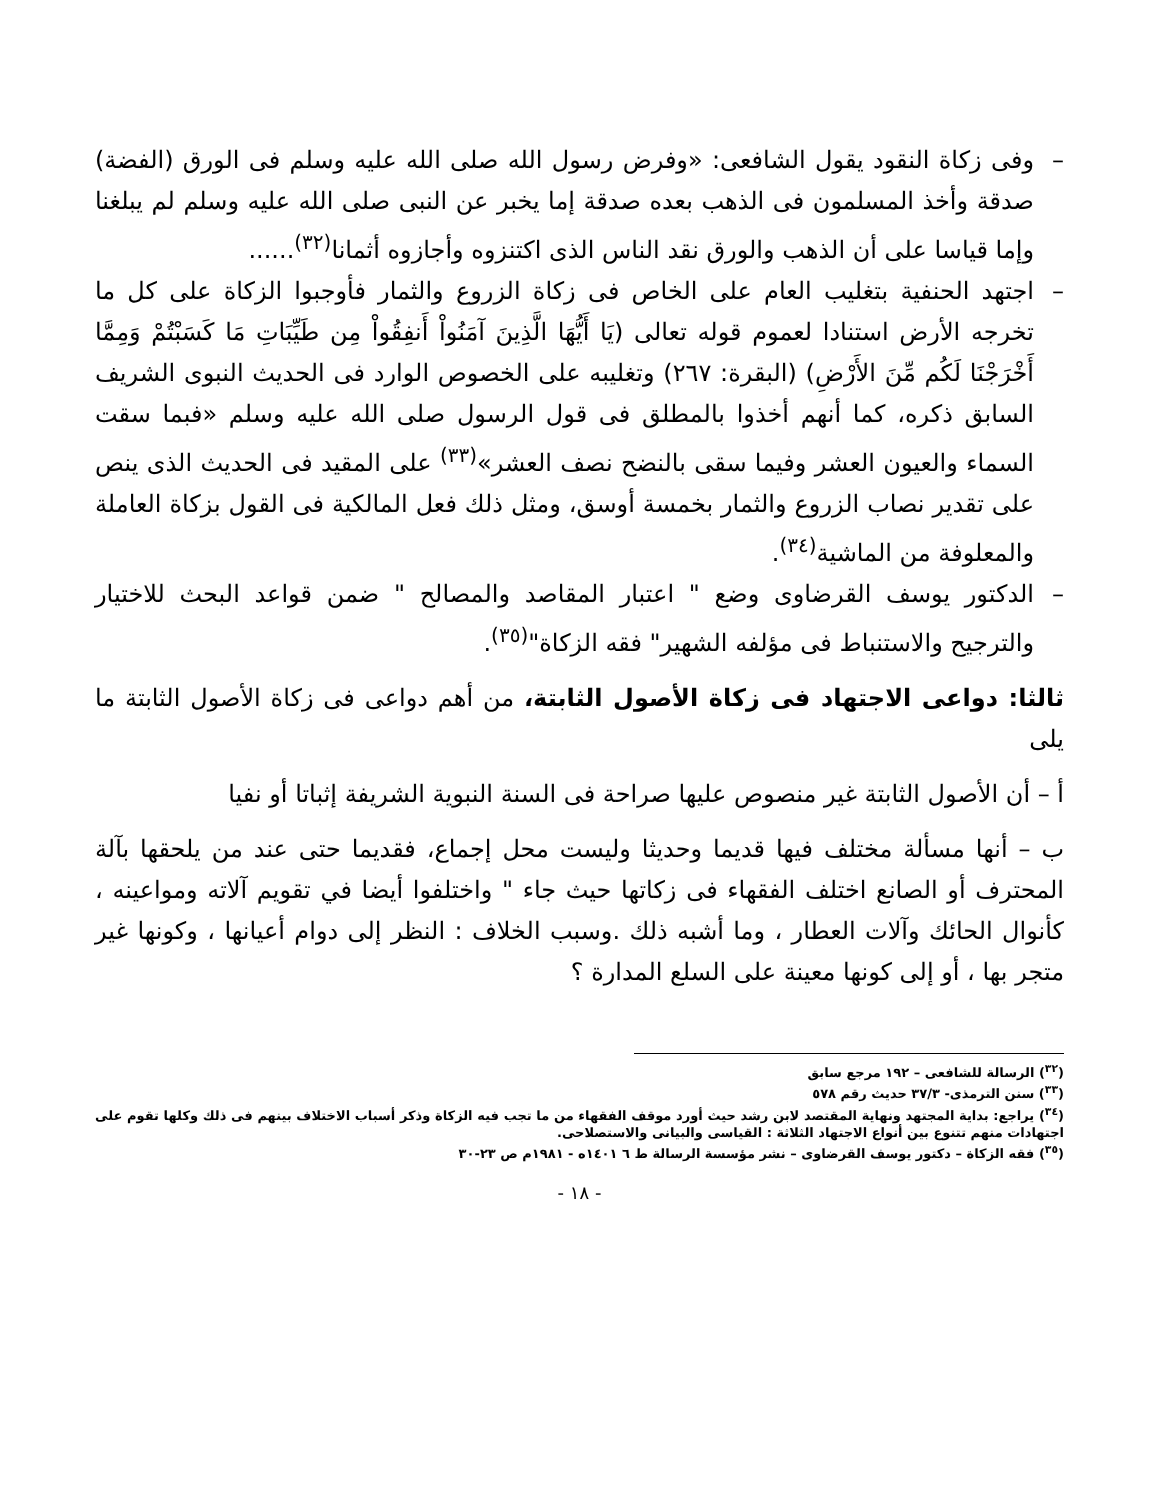– وفى زكاة النقود يقول الشافعى: «وفرض رسول الله صلى الله عليه وسلم فى الورق (الفضة) صدقة وأخذ المسلمون فى الذهب بعده صدقة إما يخبر عن النبى صلى الله عليه وسلم لم يبلغنا وإما قياسا على أن الذهب والورق نقد الناس الذى اكتنزوه وأجازوه أثمانا<sup>(٣٢)</sup>......
– اجتهد الحنفية بتغليب العام على الخاص فى زكاة الزروع والثمار فأوجبوا الزكاة على كل ما تخرجه الأرض استنادا لعموم قوله تعالى (يَا أَيُّهَا الَّذِينَ آمَنُواْ أَنفِقُواْ مِن طَيِّبَاتِ مَا كَسَبْتُمْ وَمِمَّا أَخْرَجْنَا لَكُم مِّنَ الأَرْضِ) (البقرة: ٢٦٧) وتغليبه على الخصوص الوارد فى الحديث النبوى الشريف السابق ذكره، كما أنهم أخذوا بالمطلق فى قول الرسول صلى الله عليه وسلم «فبما سقت السماء والعيون العشر وفيما سقى بالنضح نصف العشر»<sup>(٣٣)</sup> على المقيد فى الحديث الذى ينص على تقدير نصاب الزروع والثمار بخمسة أوسق، ومثل ذلك فعل المالكية فى القول بزكاة العاملة والمعلوفة من الماشية<sup>(٣٤)</sup>.
– الدكتور يوسف القرضاوى وضع " اعتبار المقاصد والمصالح " ضمن قواعد البحث للاختيار والترجيح والاستنباط فى مؤلفه الشهير" فقه الزكاة"<sup>(٣٥)</sup>.
ثالثا: دواعى الاجتهاد فى زكاة الأصول الثابتة، من أهم دواعى فى زكاة الأصول الثابتة ما يلى
أ – أن الأصول الثابتة غير منصوص عليها صراحة فى السنة النبوية الشريفة إثباتا أو نفيا
ب – أنها مسألة مختلف فيها قديما وحديثا وليست محل إجماع، فقديما حتى عند من يلحقها بآلة المحترف أو الصانع اختلف الفقهاء فى زكاتها حيث جاء " واختلفوا أيضا في تقويم آلاته ومواعينه ، كأنوال الحائك وآلات العطار ، وما أشبه ذلك .وسبب الخلاف : النظر إلى دوام أعيانها ، وكونها غير متجر بها ، أو إلى كونها معينة على السلع المدارة ؟
(<sup>٣٢</sup>) الرسالة للشافعى – ١٩٢ مرجع سابق
(<sup>٣٣</sup>) سنن الترمذى- ٣٧/٣ حديث رقم ٥٧٨
(<sup>٣٤</sup>) يراجع: بداية المجتهد ونهاية المقتصد لابن رشد حيث أورد موقف الفقهاء من ما تجب فيه الزكاة وذكر أسباب الاختلاف بينهم فى ذلك وكلها تقوم على اجتهادات منهم تتنوع بين أنواع الاجتهاد الثلاثة : القياسى والبيانى والاستصلاحى.
(<sup>٣٥</sup>) فقه الزكاة – دكتور يوسف القرضاوى – نشر مؤسسة الرسالة ط ٦ ١٤٠١ه - ١٩٨١م ص ٢٣-٣٠
- ١٨ -